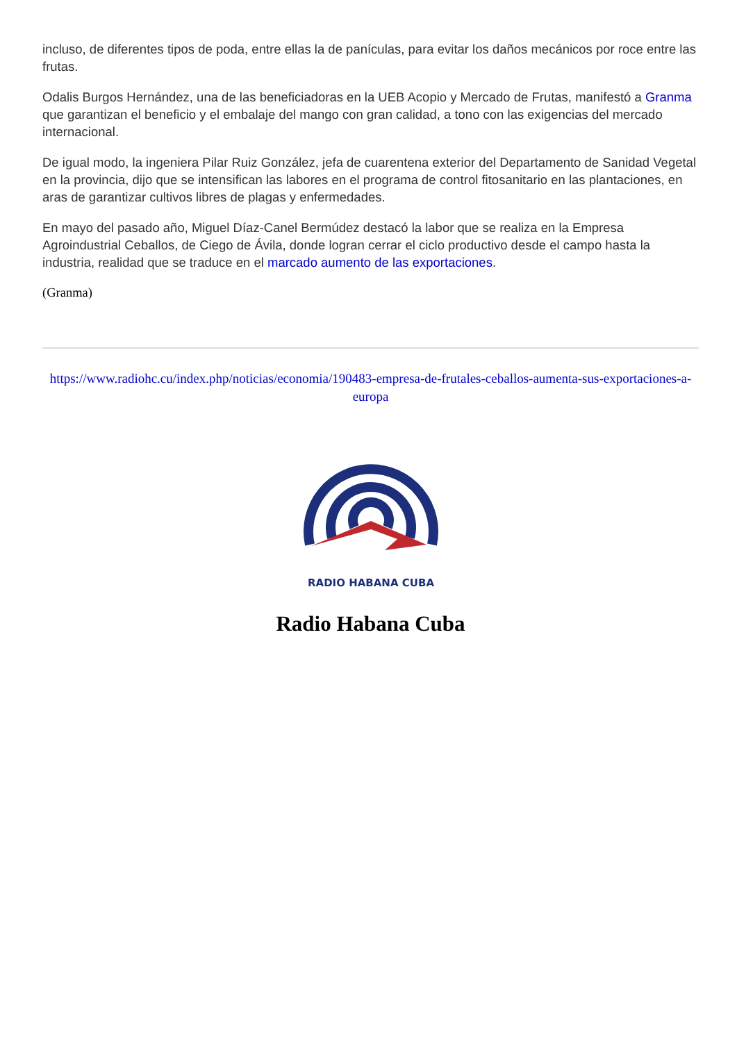incluso, de diferentes tipos de poda, entre ellas la de panículas, para evitar los daños mecánicos por roce entre las frutas.
Odalis Burgos Hernández, una de las beneficiadoras en la UEB Acopio y Mercado de Frutas, manifestó a Granma que garantizan el beneficio y el embalaje del mango con gran calidad, a tono con las exigencias del mercado internacional.
De igual modo, la ingeniera Pilar Ruiz González, jefa de cuarentena exterior del Departamento de Sanidad Vegetal en la provincia, dijo que se intensifican las labores en el programa de control fitosanitario en las plantaciones, en aras de garantizar cultivos libres de plagas y enfermedades.
En mayo del pasado año, Miguel Díaz-Canel Bermúdez destacó la labor que se realiza en la Empresa Agroindustrial Ceballos, de Ciego de Ávila, donde logran cerrar el ciclo productivo desde el campo hasta la industria, realidad que se traduce en el marcado aumento de las exportaciones.
(Granma)
https://www.radiohc.cu/index.php/noticias/economia/190483-empresa-de-frutales-ceballos-aumenta-sus-exportaciones-a-europa
RADIO HABANA CUBA
Radio Habana Cuba